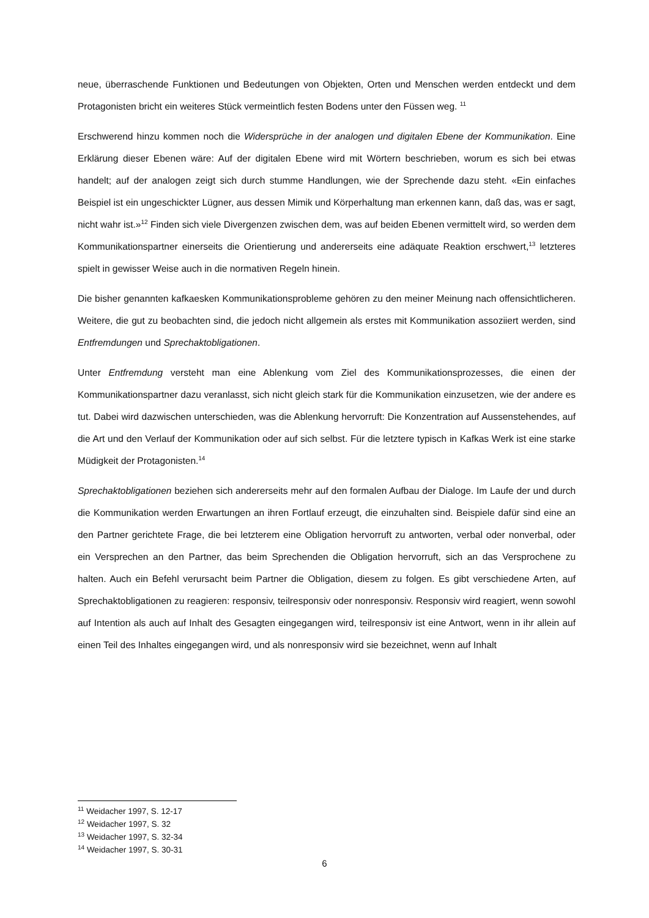neue, überraschende Funktionen und Bedeutungen von Objekten, Orten und Menschen werden entdeckt und dem Protagonisten bricht ein weiteres Stück vermeintlich festen Bodens unter den Füssen weg. <sup>11</sup>
Erschwerend hinzu kommen noch die Widersprüche in der analogen und digitalen Ebene der Kommunikation. Eine Erklärung dieser Ebenen wäre: Auf der digitalen Ebene wird mit Wörtern beschrieben, worum es sich bei etwas handelt; auf der analogen zeigt sich durch stumme Handlungen, wie der Sprechende dazu steht. «Ein einfaches Beispiel ist ein ungeschickter Lügner, aus dessen Mimik und Körperhaltung man erkennen kann, daß das, was er sagt, nicht wahr ist.»<sup>12</sup> Finden sich viele Divergenzen zwischen dem, was auf beiden Ebenen vermittelt wird, so werden dem Kommunikationspartner einerseits die Orientierung und andererseits eine adäquate Reaktion erschwert,<sup>13</sup> letzteres spielt in gewisser Weise auch in die normativen Regeln hinein.
Die bisher genannten kafkaesken Kommunikationsprobleme gehören zu den meiner Meinung nach offensichtlicheren. Weitere, die gut zu beobachten sind, die jedoch nicht allgemein als erstes mit Kommunikation assoziiert werden, sind Entfremdungen und Sprechaktobligationen.
Unter Entfremdung versteht man eine Ablenkung vom Ziel des Kommunikationsprozesses, die einen der Kommunikationspartner dazu veranlasst, sich nicht gleich stark für die Kommunikation einzusetzen, wie der andere es tut. Dabei wird dazwischen unterschieden, was die Ablenkung hervorruft: Die Konzentration auf Aussenstehendes, auf die Art und den Verlauf der Kommunikation oder auf sich selbst. Für die letztere typisch in Kafkas Werk ist eine starke Müdigkeit der Protagonisten.<sup>14</sup>
Sprechaktobligationen beziehen sich andererseits mehr auf den formalen Aufbau der Dialoge. Im Laufe der und durch die Kommunikation werden Erwartungen an ihren Fortlauf erzeugt, die einzuhalten sind. Beispiele dafür sind eine an den Partner gerichtete Frage, die bei letzterem eine Obligation hervorruft zu antworten, verbal oder nonverbal, oder ein Versprechen an den Partner, das beim Sprechenden die Obligation hervorruft, sich an das Versprochene zu halten. Auch ein Befehl verursacht beim Partner die Obligation, diesem zu folgen. Es gibt verschiedene Arten, auf Sprechaktobligationen zu reagieren: responsiv, teilresponsiv oder nonresponsiv. Responsiv wird reagiert, wenn sowohl auf Intention als auch auf Inhalt des Gesagten eingegangen wird, teilresponsiv ist eine Antwort, wenn in ihr allein auf einen Teil des Inhaltes eingegangen wird, und als nonresponsiv wird sie bezeichnet, wenn auf Inhalt
<sup>11</sup> Weidacher 1997, S. 12-17
<sup>12</sup> Weidacher 1997, S. 32
<sup>13</sup> Weidacher 1997, S. 32-34
<sup>14</sup> Weidacher 1997, S. 30-31
6